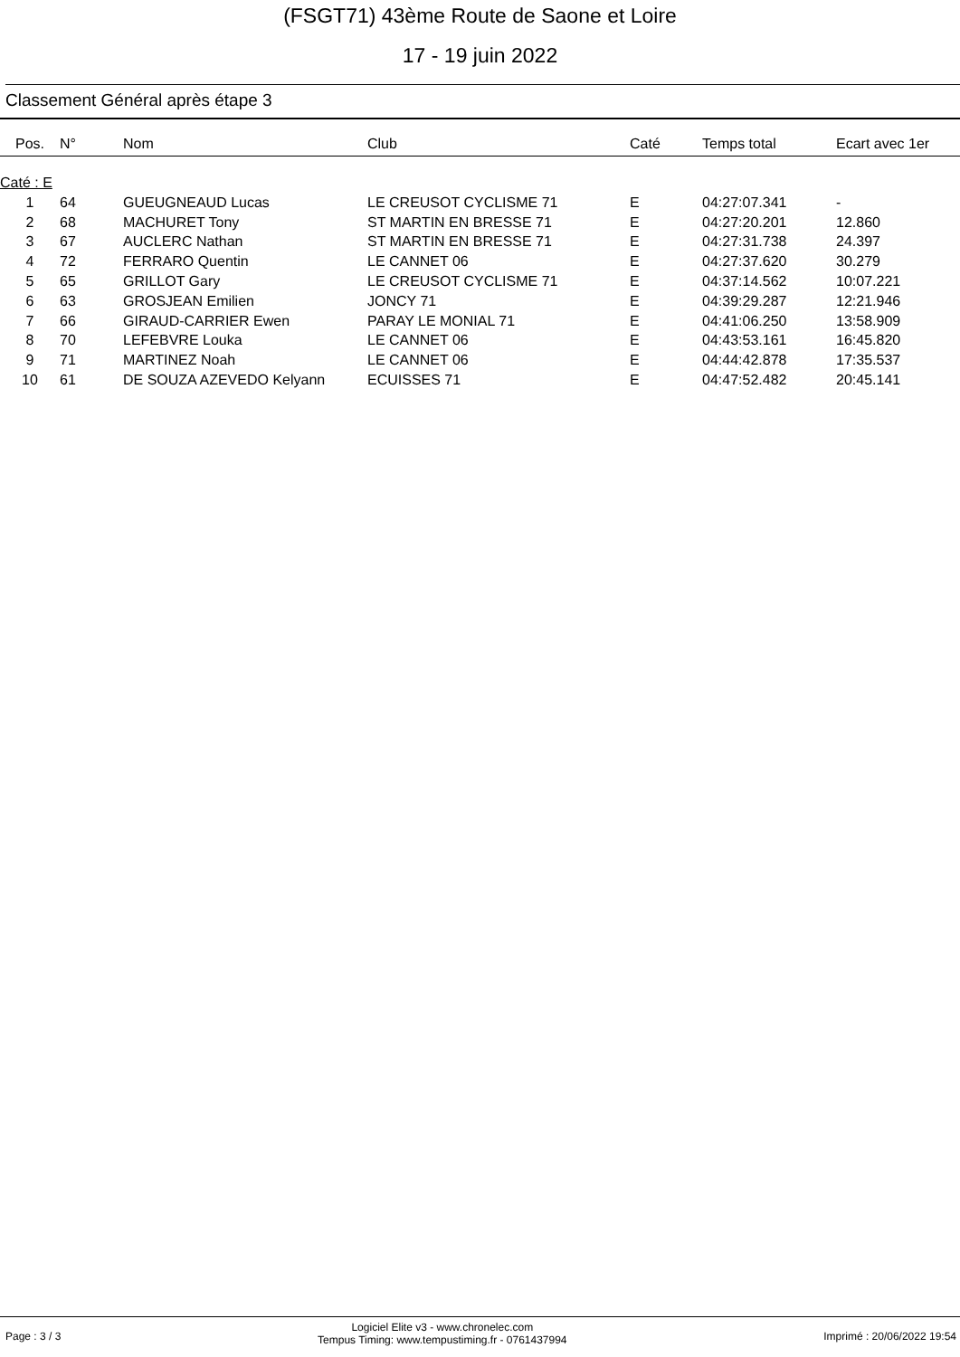(FSGT71) 43ème Route de Saone et Loire
17 - 19 juin 2022
Classement Général après étape 3
| Pos. | N° | Nom | Club | Caté | Temps total | Ecart avec 1er |
| --- | --- | --- | --- | --- | --- | --- |
| Caté : E | | | | | | |
| 1 | 64 | GUEUGNEAUD Lucas | LE CREUSOT CYCLISME 71 | E | 04:27:07.341 | - |
| 2 | 68 | MACHURET Tony | ST MARTIN EN BRESSE 71 | E | 04:27:20.201 | 12.860 |
| 3 | 67 | AUCLERC Nathan | ST MARTIN EN BRESSE 71 | E | 04:27:31.738 | 24.397 |
| 4 | 72 | FERRARO Quentin | LE CANNET 06 | E | 04:27:37.620 | 30.279 |
| 5 | 65 | GRILLOT Gary | LE CREUSOT CYCLISME 71 | E | 04:37:14.562 | 10:07.221 |
| 6 | 63 | GROSJEAN Emilien | JONCY 71 | E | 04:39:29.287 | 12:21.946 |
| 7 | 66 | GIRAUD-CARRIER Ewen | PARAY LE MONIAL 71 | E | 04:41:06.250 | 13:58.909 |
| 8 | 70 | LEFEBVRE Louka | LE CANNET 06 | E | 04:43:53.161 | 16:45.820 |
| 9 | 71 | MARTINEZ Noah | LE CANNET 06 | E | 04:44:42.878 | 17:35.537 |
| 10 | 61 | DE SOUZA AZEVEDO Kelyann | ECUISSES 71 | E | 04:47:52.482 | 20:45.141 |
Page : 3 / 3 Logiciel Elite v3 - www.chronelec.com
Tempus Timing: www.tempustiming.fr - 0761437994 Imprimé : 20/06/2022 19:54